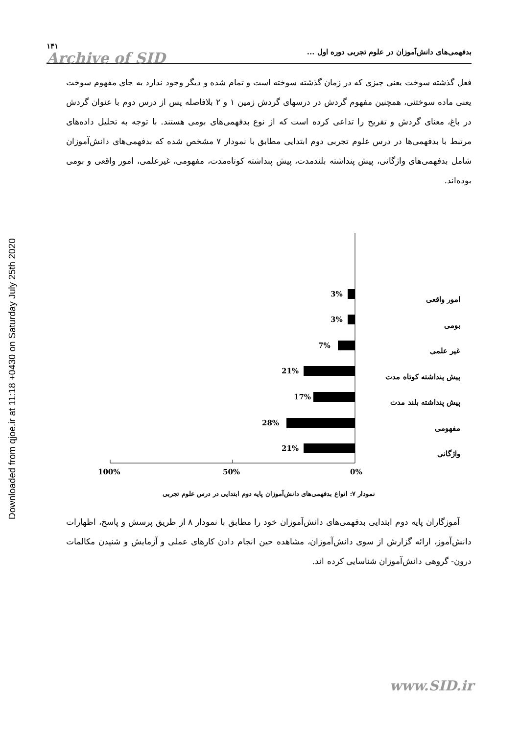Downloaded from qjoe.ir at 11:18 +0430 on Saturday July 25th 2020
بدفهمی‌های دانش‌آموزان در علوم تجربی دوره اول ... ۱۴۱
Archive of SID
فعل گذشته سوخت یعنی چیزی که در زمان گذشته سوخته است و تمام شده و دیگر وجود ندارد به جای مفهوم سوخت یعنی ماده سوختنی، همچنین مفهوم گردش در درسهای گردش زمین ۱ و ۲ بلافاصله پس از درس دوم با عنوان گردش در باغ، معنای گردش و تفریح را تداعی کرده است که از نوع بدفهمی‌های بومی هستند. با توجه به تحلیل داده‌های مرتبط با بدفهمی‌ها در درس علوم تجربی دوم ابتدایی مطابق با نمودار ۷ مشخص شده که بدفهمی‌های دانش‌آموزان شامل بدفهمی‌های واژگانی، پیش پنداشته بلندمدت، پیش پنداشته کوتاه‌مدت، مفهومی، غیرعلمی، امور واقعی و بومی بوده‌اند.
3%
3%
7%
21%
17%
28%
21%
100%
50%
0%
امور واقعی
بومی
غیر علمی
پیش پنداشته کوتاه مدت
پیش پنداشته بلند مدت
مفهومی
واژگانی
نمودار ۷: انواع بدفهمی‌های دانش‌آموزان پایه دوم ابتدایی در درس علوم تجربی
آموزگاران پایه دوم ابتدایی بدفهمی‌های دانش‌آموزان خود را مطابق با نمودار ۸ از طریق پرسش و پاسخ، اظهارات دانش‌آموز، ارائه گزارش از سوی دانش‌آموزان، مشاهده حین انجام دادن کارهای عملی و آزمایش و شنیدن مکالمات درون- گروهی دانش‌آموزان شناسایی کرده اند.
www.SID.ir